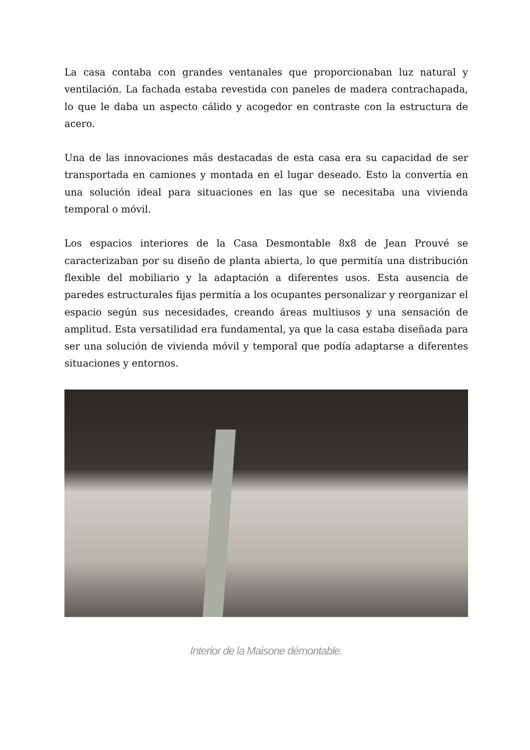La casa contaba con grandes ventanales que proporcionaban luz natural y ventilación. La fachada estaba revestida con paneles de madera contrachapada, lo que le daba un aspecto cálido y acogedor en contraste con la estructura de acero.
Una de las innovaciones más destacadas de esta casa era su capacidad de ser transportada en camiones y montada en el lugar deseado. Esto la convertía en una solución ideal para situaciones en las que se necesitaba una vivienda temporal o móvil.
Los espacios interiores de la Casa Desmontable 8x8 de Jean Prouvé se caracterizaban por su diseño de planta abierta, lo que permitía una distribución flexible del mobiliario y la adaptación a diferentes usos. Esta ausencia de paredes estructurales fijas permitía a los ocupantes personalizar y reorganizar el espacio según sus necesidades, creando áreas multiusos y una sensación de amplitud. Esta versatilidad era fundamental, ya que la casa estaba diseñada para ser una solución de vivienda móvil y temporal que podía adaptarse a diferentes situaciones y entornos.
Interior de la Maisone démontable.